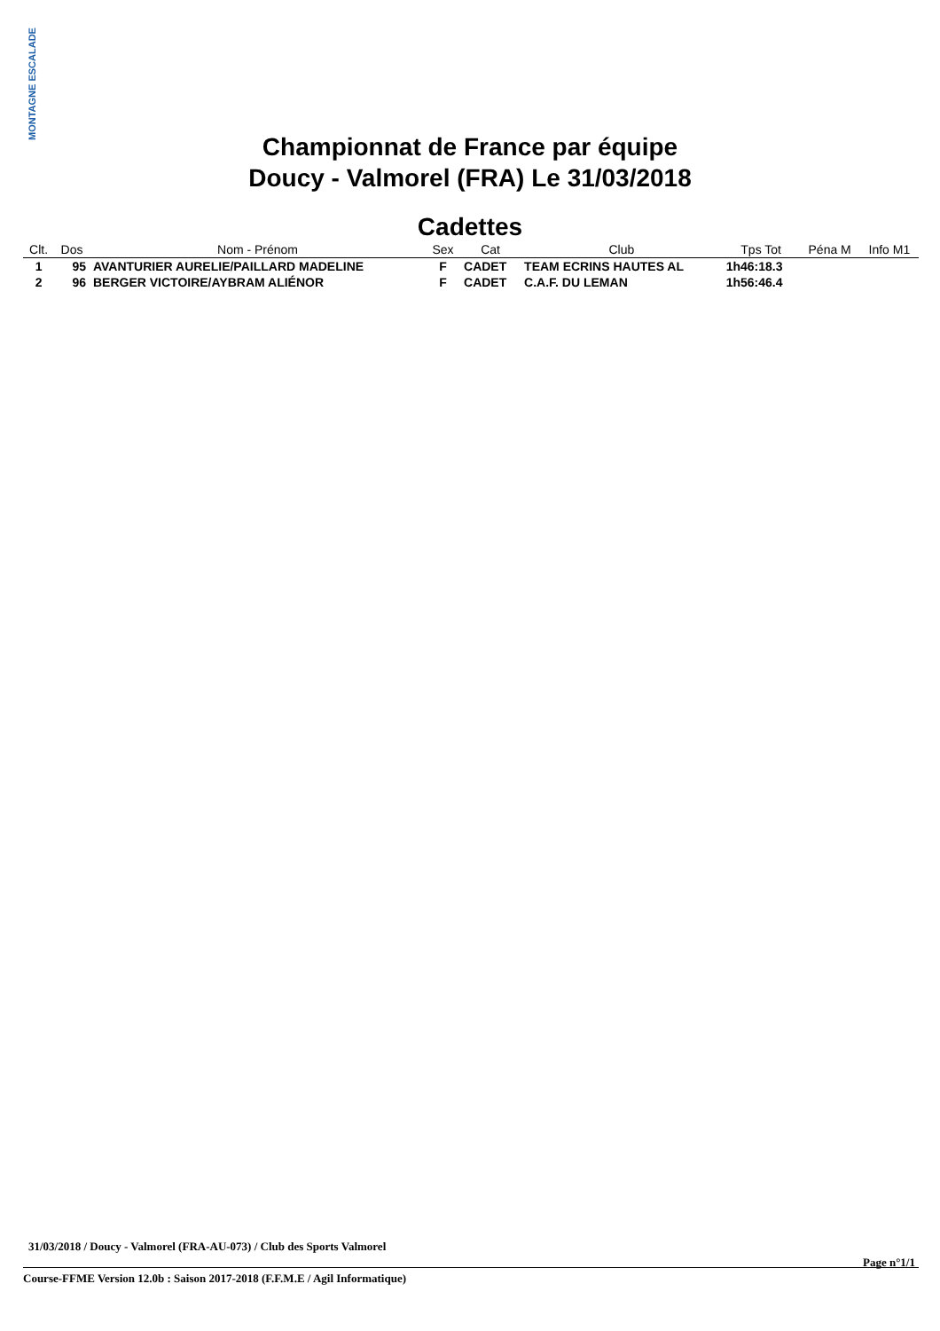MONTAGNE ESCALADE
Championnat de France par équipe
Doucy - Valmorel (FRA) Le 31/03/2018
Cadettes
| Clt. | Dos | Nom - Prénom | Sex | Cat | Club | Tps Tot | Péna M | Info M1 |
| --- | --- | --- | --- | --- | --- | --- | --- | --- |
| 1 | 95 | AVANTURIER AURELIE/PAILLARD MADELINE | F | CADET | TEAM ECRINS HAUTES AL | 1h46:18.3 | | |
| 2 | 96 | BERGER VICTOIRE/AYBRAM ALIÉNOR | F | CADET | C.A.F. DU LEMAN | 1h56:46.4 | | |
31/03/2018 / Doucy - Valmorel (FRA-AU-073) / Club des Sports Valmorel
Page n°1/1
Course-FFME Version 12.0b : Saison 2017-2018 (F.F.M.E / Agil Informatique)